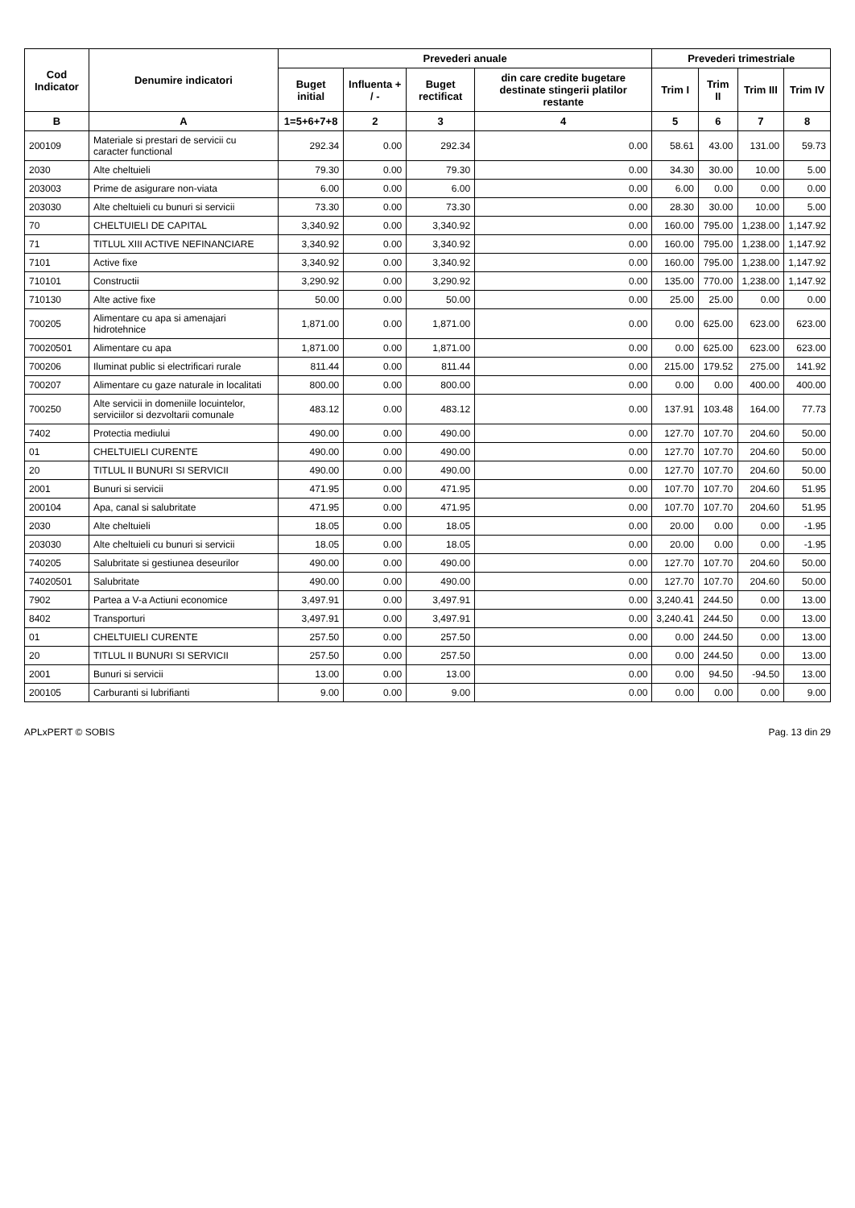| Cod Indicator | Denumire indicatori | Prevederi anuale | | | | Prevederi trimestriale | | | |
| --- | --- | --- | --- | --- | --- | --- | --- | --- | --- |
| | | Buget initial | Influenta + / - | Buget rectificat | din care credite bugetare destinate stingerii platilor restante | Trim I | Trim II | Trim III | Trim IV |
| B | A | 1=5+6+7+8 | 2 | 3 | 4 | 5 | 6 | 7 | 8 |
| 200109 | Materiale si prestari de servicii cu caracter functional | 292.34 | 0.00 | 292.34 | 0.00 | 58.61 | 43.00 | 131.00 | 59.73 |
| 2030 | Alte cheltuieli | 79.30 | 0.00 | 79.30 | 0.00 | 34.30 | 30.00 | 10.00 | 5.00 |
| 203003 | Prime de asigurare non-viata | 6.00 | 0.00 | 6.00 | 0.00 | 6.00 | 0.00 | 0.00 | 0.00 |
| 203030 | Alte cheltuieli cu bunuri si servicii | 73.30 | 0.00 | 73.30 | 0.00 | 28.30 | 30.00 | 10.00 | 5.00 |
| 70 | CHELTUIELI DE CAPITAL | 3,340.92 | 0.00 | 3,340.92 | 0.00 | 160.00 | 795.00 | 1,238.00 | 1,147.92 |
| 71 | TITLUL XIII ACTIVE NEFINANCIARE | 3,340.92 | 0.00 | 3,340.92 | 0.00 | 160.00 | 795.00 | 1,238.00 | 1,147.92 |
| 7101 | Active fixe | 3,340.92 | 0.00 | 3,340.92 | 0.00 | 160.00 | 795.00 | 1,238.00 | 1,147.92 |
| 710101 | Constructii | 3,290.92 | 0.00 | 3,290.92 | 0.00 | 135.00 | 770.00 | 1,238.00 | 1,147.92 |
| 710130 | Alte active fixe | 50.00 | 0.00 | 50.00 | 0.00 | 25.00 | 25.00 | 0.00 | 0.00 |
| 700205 | Alimentare cu apa si amenajari hidrotehnice | 1,871.00 | 0.00 | 1,871.00 | 0.00 | 0.00 | 625.00 | 623.00 | 623.00 |
| 70020501 | Alimentare cu apa | 1,871.00 | 0.00 | 1,871.00 | 0.00 | 0.00 | 625.00 | 623.00 | 623.00 |
| 700206 | Iluminat public si electrificari rurale | 811.44 | 0.00 | 811.44 | 0.00 | 215.00 | 179.52 | 275.00 | 141.92 |
| 700207 | Alimentare cu gaze naturale in localitati | 800.00 | 0.00 | 800.00 | 0.00 | 0.00 | 0.00 | 400.00 | 400.00 |
| 700250 | Alte servicii in domeniile locuintelor, serviciilor si dezvoltarii comunale | 483.12 | 0.00 | 483.12 | 0.00 | 137.91 | 103.48 | 164.00 | 77.73 |
| 7402 | Protectia mediului | 490.00 | 0.00 | 490.00 | 0.00 | 127.70 | 107.70 | 204.60 | 50.00 |
| 01 | CHELTUIELI CURENTE | 490.00 | 0.00 | 490.00 | 0.00 | 127.70 | 107.70 | 204.60 | 50.00 |
| 20 | TITLUL II BUNURI SI SERVICII | 490.00 | 0.00 | 490.00 | 0.00 | 127.70 | 107.70 | 204.60 | 50.00 |
| 2001 | Bunuri si servicii | 471.95 | 0.00 | 471.95 | 0.00 | 107.70 | 107.70 | 204.60 | 51.95 |
| 200104 | Apa, canal si salubritate | 471.95 | 0.00 | 471.95 | 0.00 | 107.70 | 107.70 | 204.60 | 51.95 |
| 2030 | Alte cheltuieli | 18.05 | 0.00 | 18.05 | 0.00 | 20.00 | 0.00 | 0.00 | -1.95 |
| 203030 | Alte cheltuieli cu bunuri si servicii | 18.05 | 0.00 | 18.05 | 0.00 | 20.00 | 0.00 | 0.00 | -1.95 |
| 740205 | Salubritate si gestiunea deseurilor | 490.00 | 0.00 | 490.00 | 0.00 | 127.70 | 107.70 | 204.60 | 50.00 |
| 74020501 | Salubritate | 490.00 | 0.00 | 490.00 | 0.00 | 127.70 | 107.70 | 204.60 | 50.00 |
| 7902 | Partea a V-a Actiuni economice | 3,497.91 | 0.00 | 3,497.91 | 0.00 | 3,240.41 | 244.50 | 0.00 | 13.00 |
| 8402 | Transporturi | 3,497.91 | 0.00 | 3,497.91 | 0.00 | 3,240.41 | 244.50 | 0.00 | 13.00 |
| 01 | CHELTUIELI CURENTE | 257.50 | 0.00 | 257.50 | 0.00 | 0.00 | 244.50 | 0.00 | 13.00 |
| 20 | TITLUL II BUNURI SI SERVICII | 257.50 | 0.00 | 257.50 | 0.00 | 0.00 | 244.50 | 0.00 | 13.00 |
| 2001 | Bunuri si servicii | 13.00 | 0.00 | 13.00 | 0.00 | 0.00 | 94.50 | -94.50 | 13.00 |
| 200105 | Carburanti si lubrifianti | 9.00 | 0.00 | 9.00 | 0.00 | 0.00 | 0.00 | 0.00 | 9.00 |
APLxPERT © SOBIS Pag. 13 din 29